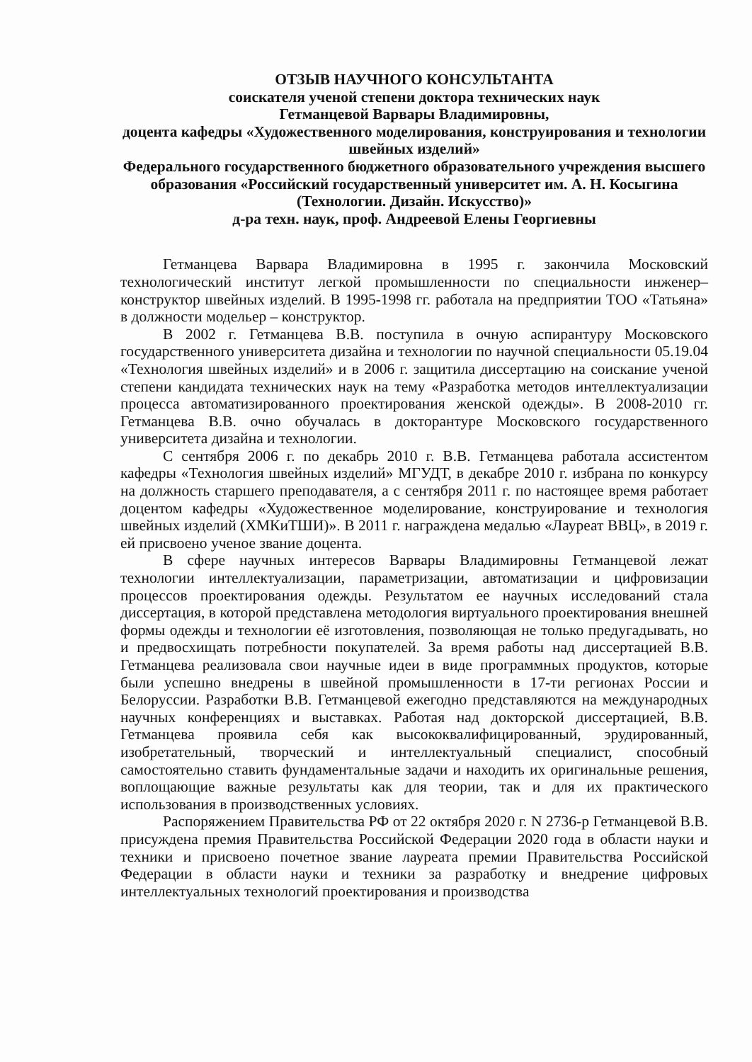ОТЗЫВ НАУЧНОГО КОНСУЛЬТАНТА
соискателя ученой степени доктора технических наук
Гетманцевой Варвары Владимировны,
доцента кафедры «Художественного моделирования, конструирования и технологии швейных изделий»
Федерального государственного бюджетного образовательного учреждения высшего образования «Российский государственный университет им. А. Н. Косыгина (Технологии. Дизайн. Искусство)»
д-ра техн. наук, проф. Андреевой Елены Георгиевны
Гетманцева Варвара Владимировна в 1995 г. закончила Московский технологический институт легкой промышленности по специальности инженер–конструктор швейных изделий. В 1995-1998 гг. работала на предприятии ТОО «Татьяна» в должности модельер – конструктор.
В 2002 г. Гетманцева В.В. поступила в очную аспирантуру Московского государственного университета дизайна и технологии по научной специальности 05.19.04 «Технология швейных изделий» и в 2006 г. защитила диссертацию на соискание ученой степени кандидата технических наук на тему «Разработка методов интеллектуализации процесса автоматизированного проектирования женской одежды». В 2008-2010 гг. Гетманцева В.В. очно обучалась в докторантуре Московского государственного университета дизайна и технологии.
С сентября 2006 г. по декабрь 2010 г. В.В. Гетманцева работала ассистентом кафедры «Технология швейных изделий» МГУДТ, в декабре 2010 г. избрана по конкурсу на должность старшего преподавателя, а с сентября 2011 г. по настоящее время работает доцентом кафедры «Художественное моделирование, конструирование и технология швейных изделий (ХМКиТШИ)». В 2011 г. награждена медалью «Лауреат ВВЦ», в 2019 г. ей присвоено ученое звание доцента.
В сфере научных интересов Варвары Владимировны Гетманцевой лежат технологии интеллектуализации, параметризации, автоматизации и цифровизации процессов проектирования одежды. Результатом ее научных исследований стала диссертация, в которой представлена методология виртуального проектирования внешней формы одежды и технологии её изготовления, позволяющая не только предугадывать, но и предвосхищать потребности покупателей. За время работы над диссертацией В.В. Гетманцева реализовала свои научные идеи в виде программных продуктов, которые были успешно внедрены в швейной промышленности в 17-ти регионах России и Белоруссии. Разработки В.В. Гетманцевой ежегодно представляются на международных научных конференциях и выставках. Работая над докторской диссертацией, В.В. Гетманцева проявила себя как высококвалифицированный, эрудированный, изобретательный, творческий и интеллектуальный специалист, способный самостоятельно ставить фундаментальные задачи и находить их оригинальные решения, воплощающие важные результаты как для теории, так и для их практического использования в производственных условиях.
Распоряжением Правительства РФ от 22 октября 2020 г. N 2736-р Гетманцевой В.В. присуждена премия Правительства Российской Федерации 2020 года в области науки и техники и присвоено почетное звание лауреата премии Правительства Российской Федерации в области науки и техники за разработку и внедрение цифровых интеллектуальных технологий проектирования и производства